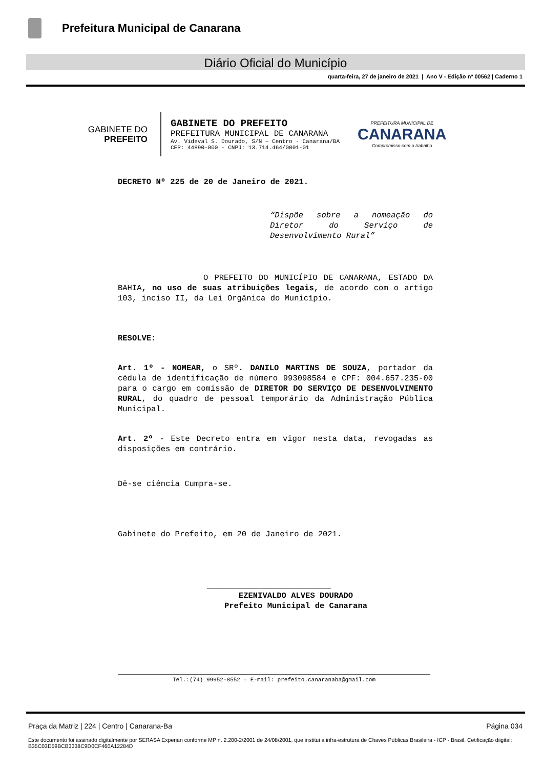Prefeitura Municipal de Canarana
Diário Oficial do Município
quarta-feira, 27 de janeiro de 2021 | Ano V - Edição nº 00562 | Caderno 1
GABINETE DO
PREFEITO
GABINETE DO PREFEITO
PREFEITURA MUNICIPAL DE CANARANA
Av. Videval S. Dourado, S/N – Centro - Canarana/BA
CEP: 44890-000 - CNPJ: 13.714.464/0001-01
PREFEITURA MUNICIPAL DE
CANARANA
Compromisso com o trabalho
DECRETO Nº 225 de 20 de Janeiro de 2021.
“Dispõe sobre a nomeação do Diretor do Serviço de Desenvolvimento Rural”
O PREFEITO DO MUNICÍPIO DE CANARANA, ESTADO DA BAHIA, no uso de suas atribuições legais, de acordo com o artigo 103, inciso II, da Lei Orgânica do Município.
RESOLVE:
Art. 1º - NOMEAR, o SRº. DANILO MARTINS DE SOUZA, portador da cédula de identificação de número 993098584 e CPF: 004.657.235-00 para o cargo em comissão de DIRETOR DO SERVIÇO DE DESENVOLVIMENTO RURAL, do quadro de pessoal temporário da Administração Pública Municipal.
Art. 2º - Este Decreto entra em vigor nesta data, revogadas as disposições em contrário.
Dê-se ciência Cumpra-se.
Gabinete do Prefeito, em 20 de Janeiro de 2021.
__________________________
EZENIVALDO ALVES DOURADO
Prefeito Municipal de Canarana
Tel.:(74) 99952-8552 – E-mail: prefeito.canaranaba@gmail.com
Praça da Matriz | 224 | Centro | Canarana-Ba Página 034
Este documento foi assinado digitalmente por SERASA Experian conforme MP n. 2.200-2/2001 de 24/08/2001, que institui a infra-estrutura de Chaves Públicas Brasileira - ICP - Brasil. Cetificação diigital: B35C03D59BCB3338C9D0CF460A12284D